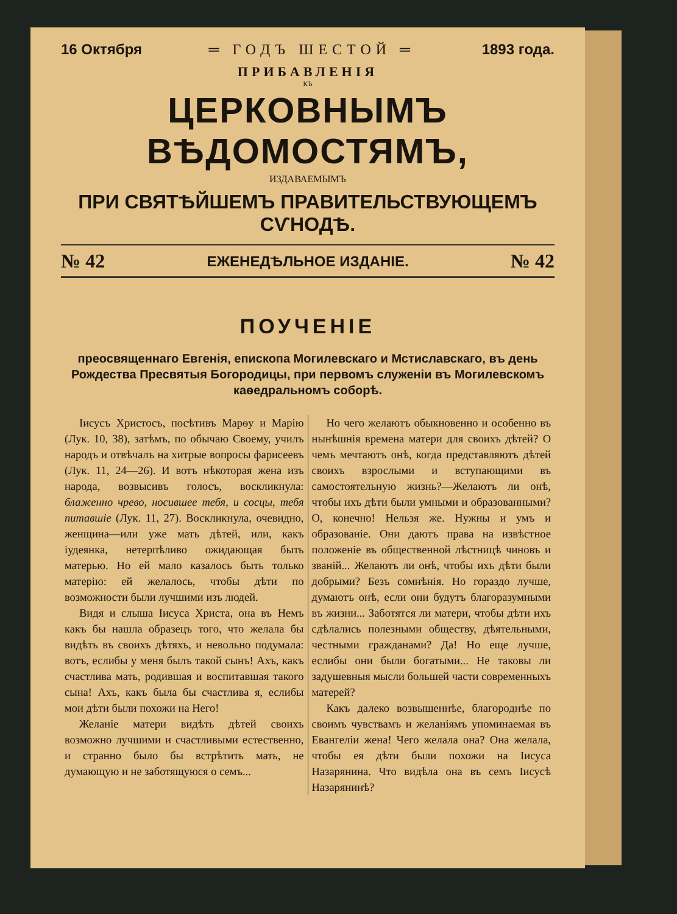16 Октября ═ ГОДЪ ШЕСТОЙ ═ 1893 года.
ПРИБАВЛЕНІЯ
КЪ
ЦЕРКОВНЫМЪ ВѢДОМОСТЯМЪ,
ИЗДАВАЕМЫМЪ
ПРИ СВЯТѢЙШЕМЪ ПРАВИТЕЛЬСТВУЮЩЕМЪ СѴНОДѢ.
№ 42 ЕЖЕНЕДѢЛЬНОЕ ИЗДАНІЕ. № 42
ПОУЧЕНІЕ
преосвященнаго Евгенія, епископа Могилевскаго и Мстиславскаго, въ день Рождества Пресвятыя Богородицы, при первомъ служеніи въ Могилевскомъ каѳедральномъ соборѣ.
Іисусъ Христосъ, посѣтивъ Марѳу и Марію (Лук. 10, 38), затѣмъ, по обычаю Своему, училъ народъ и отвѣчалъ на хитрые вопросы фарисеевъ (Лук. 11, 24—26). И вотъ нѣкоторая жена изъ народа, возвысивъ голосъ, воскликнула: блаженно чрево, носившее тебя, и сосцы, тебя питавшіе (Лук. 11, 27). Воскликнула, очевидно, женщина—или уже мать дѣтей, или, какъ іудеянка, нетерпѣливо ожидающая быть матерью. Но ей мало казалось быть только матерію: ей желалось, чтобы дѣти по возможности были лучшими изъ людей.
Видя и слыша Іисуса Христа, она въ Немъ какъ бы нашла образецъ того, что желала бы видѣть въ своихъ дѣтяхъ, и невольно подумала: вотъ, еслибы у меня былъ такой сынъ! Ахъ, какъ счастлива мать, родившая и воспитавшая такого сына! Ахъ, какъ была бы счастлива я, еслибы мои дѣти были похожи на Него!
Желаніе матери видѣть дѣтей своихъ возможно лучшими и счастливыми естественно, и странно было бы встрѣтить мать, не думающую и не заботящуюся о семъ...
Но чего желаютъ обыкновенно и особенно въ нынѣшнія времена матери для своихъ дѣтей? О чемъ мечтаютъ онѣ, когда представляютъ дѣтей своихъ взрослыми и вступающими въ самостоятельную жизнь?—Желаютъ ли онѣ, чтобы ихъ дѣти были умными и образованными? О, конечно! Нельзя же. Нужны и умъ и образованіе. Они даютъ права на извѣстное положеніе въ общественной лѣстницѣ чиновъ и званій... Желаютъ ли онѣ, чтобы ихъ дѣти были добрыми? Безъ сомнѣнія. Но гораздо лучше, думаютъ онѣ, если они будутъ благоразумными въ жизни... Заботятся ли матери, чтобы дѣти ихъ сдѣлались полезными обществу, дѣятельными, честными гражданами? Да! Но еще лучше, еслибы они были богатыми... Не таковы ли задушевныя мысли большей части современныхъ матерей?
Какъ далеко возвышеннѣе, благороднѣе по своимъ чувствамъ и желаніямъ упоминаемая въ Евангеліи жена! Чего желала она? Она желала, чтобы ея дѣти были похожи на Іисуса Назарянина. Что видѣла она въ семъ Іисусѣ Назарянинѣ?